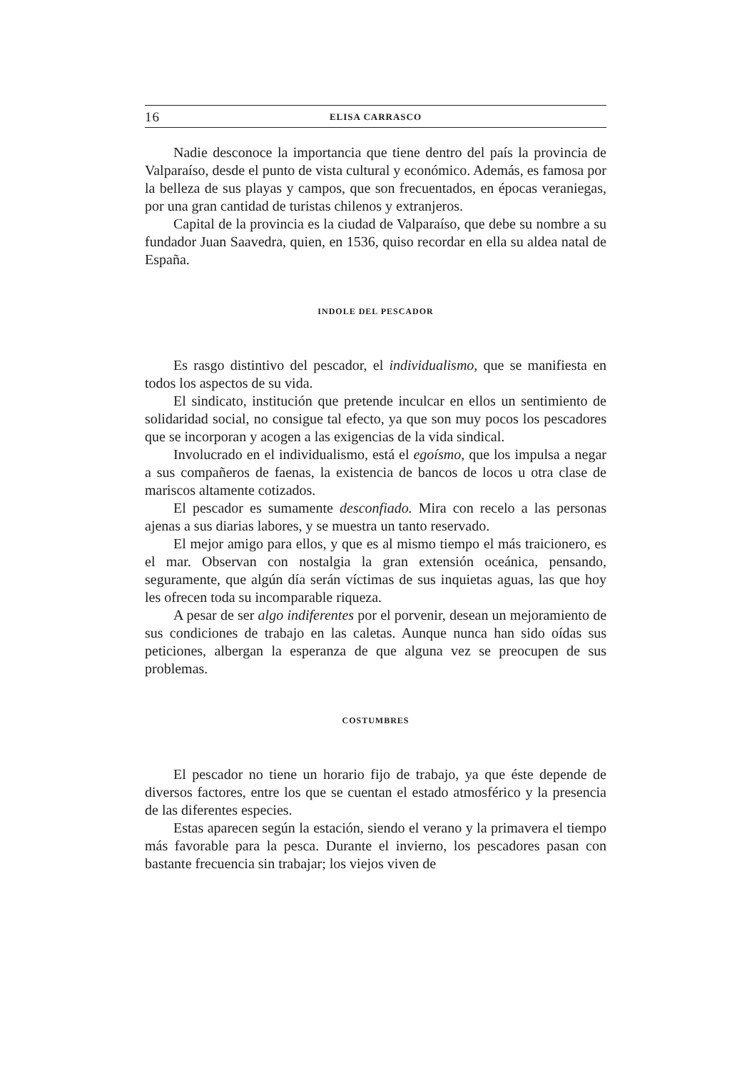16 ELISA CARRASCO
Nadie desconoce la importancia que tiene dentro del país la provincia de Valparaíso, desde el punto de vista cultural y económico. Además, es famosa por la belleza de sus playas y campos, que son frecuentados, en épocas veraniegas, por una gran cantidad de turistas chilenos y extranjeros.
Capital de la provincia es la ciudad de Valparaíso, que debe su nombre a su fundador Juan Saavedra, quien, en 1536, quiso recordar en ella su aldea natal de España.
INDOLE DEL PESCADOR
Es rasgo distintivo del pescador, el individualismo, que se manifiesta en todos los aspectos de su vida.
El sindicato, institución que pretende inculcar en ellos un sentimiento de solidaridad social, no consigue tal efecto, ya que son muy pocos los pescadores que se incorporan y acogen a las exigencias de la vida sindical.
Involucrado en el individualismo, está el egoísmo, que los impulsa a negar a sus compañeros de faenas, la existencia de bancos de locos u otra clase de mariscos altamente cotizados.
El pescador es sumamente desconfiado. Mira con recelo a las personas ajenas a sus diarias labores, y se muestra un tanto reservado.
El mejor amigo para ellos, y que es al mismo tiempo el más traicionero, es el mar. Observan con nostalgia la gran extensión oceánica, pensando, seguramente, que algún día serán víctimas de sus inquietas aguas, las que hoy les ofrecen toda su incomparable riqueza.
A pesar de ser algo indiferentes por el porvenir, desean un mejoramiento de sus condiciones de trabajo en las caletas. Aunque nunca han sido oídas sus peticiones, albergan la esperanza de que alguna vez se preocupen de sus problemas.
COSTUMBRES
El pescador no tiene un horario fijo de trabajo, ya que éste depende de diversos factores, entre los que se cuentan el estado atmosférico y la presencia de las diferentes especies.
Estas aparecen según la estación, siendo el verano y la primavera el tiempo más favorable para la pesca. Durante el invierno, los pescadores pasan con bastante frecuencia sin trabajar; los viejos viven de